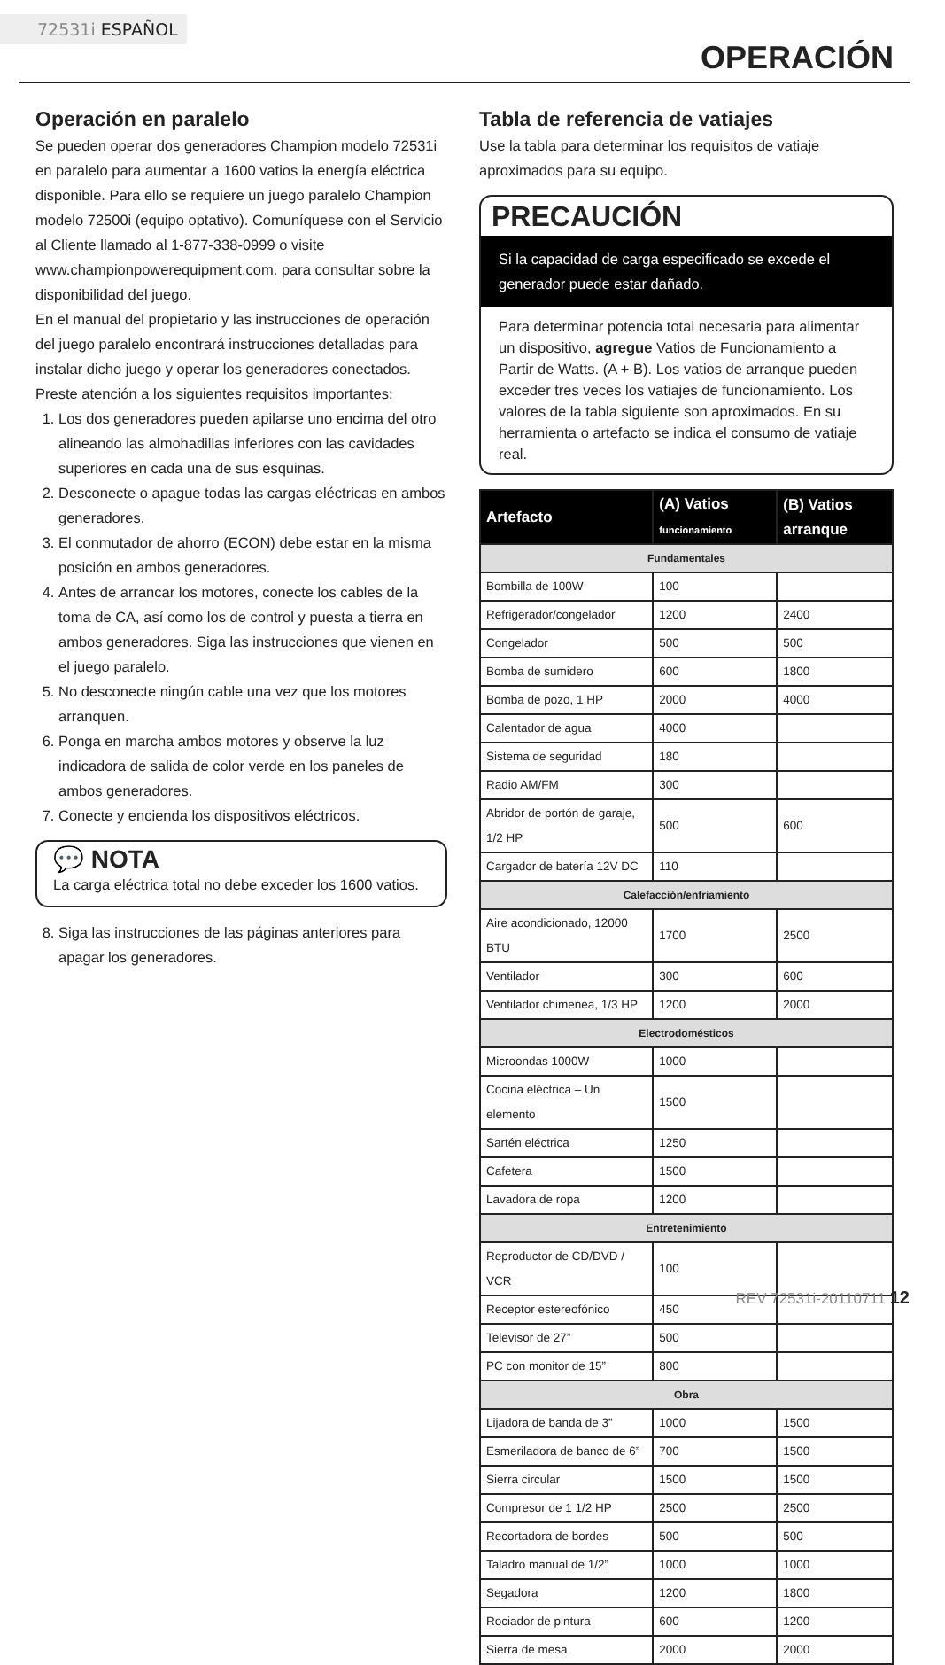72531i ESPAÑOL
OPERACIÓN
Operación en paralelo
Se pueden operar dos generadores Champion modelo 72531i en paralelo para aumentar a 1600 vatios la energía eléctrica disponible. Para ello se requiere un juego paralelo Champion modelo 72500i (equipo optativo). Comuníquese con el Servicio al Cliente llamado al 1-877-338-0999 o visite www.championpowerequipment.com. para consultar sobre la disponibilidad del juego.
En el manual del propietario y las instrucciones de operación del juego paralelo encontrará instrucciones detalladas para instalar dicho juego y operar los generadores conectados. Preste atención a los siguientes requisitos importantes:
1. Los dos generadores pueden apilarse uno encima del otro alineando las almohadillas inferiores con las cavidades superiores en cada una de sus esquinas.
2. Desconecte o apague todas las cargas eléctricas en ambos generadores.
3. El conmutador de ahorro (ECON) debe estar en la misma posición en ambos generadores.
4. Antes de arrancar los motores, conecte los cables de la toma de CA, así como los de control y puesta a tierra en ambos generadores. Siga las instrucciones que vienen en el juego paralelo.
5. No desconecte ningún cable una vez que los motores arranquen.
6. Ponga en marcha ambos motores y observe la luz indicadora de salida de color verde en los paneles de ambos generadores.
7. Conecte y encienda los dispositivos eléctricos.
💬 NOTA
La carga eléctrica total no debe exceder los 1600 vatios.
8. Siga las instrucciones de las páginas anteriores para apagar los generadores.
Tabla de referencia de vatiajes
Use la tabla para determinar los requisitos de vatiaje aproximados para su equipo.
PRECAUCIÓN
Si la capacidad de carga especificado se excede el generador puede estar dañado.
Para determinar potencia total necesaria para alimentar un dispositivo, agregue Vatios de Funcionamiento a Partir de Watts. (A + B). Los vatios de arranque pueden exceder tres veces los vatiajes de funcionamiento. Los valores de la tabla siguiente son aproximados. En su herramienta o artefacto se indica el consumo de vatiaje real.
| Artefacto | (A) Vatios funcionamiento | (B) Vatios arranque |
| --- | --- | --- |
| Fundamentales | | |
| Bombilla de 100W | 100 | |
| Refrigerador/congelador | 1200 | 2400 |
| Congelador | 500 | 500 |
| Bomba de sumidero | 600 | 1800 |
| Bomba de pozo, 1 HP | 2000 | 4000 |
| Calentador de agua | 4000 | |
| Sistema de seguridad | 180 | |
| Radio AM/FM | 300 | |
| Abridor de portón de garaje, 1/2 HP | 500 | 600 |
| Cargador de batería 12V DC | 110 | |
| Calefacción/enfriamiento | | |
| Aire acondicionado, 12000 BTU | 1700 | 2500 |
| Ventilador | 300 | 600 |
| Ventilador chimenea, 1/3 HP | 1200 | 2000 |
| Electrodomésticos | | |
| Microondas 1000W | 1000 | |
| Cocina eléctrica – Un elemento | 1500 | |
| Sartén eléctrica | 1250 | |
| Cafetera | 1500 | |
| Lavadora de ropa | 1200 | |
| Entretenimiento | | |
| Reproductor de CD/DVD / VCR | 100 | |
| Receptor estereofónico | 450 | |
| Televisor de 27” | 500 | |
| PC con monitor de 15” | 800 | |
| Obra | | |
| Lijadora de banda de 3” | 1000 | 1500 |
| Esmeriladora de banco de 6” | 700 | 1500 |
| Sierra circular | 1500 | 1500 |
| Compresor de 1 1/2 HP | 2500 | 2500 |
| Recortadora de bordes | 500 | 500 |
| Taladro manual de 1/2” | 1000 | 1000 |
| Segadora | 1200 | 1800 |
| Rociador de pintura | 600 | 1200 |
| Sierra de mesa | 2000 | 2000 |
REV 72531i-20110711 12